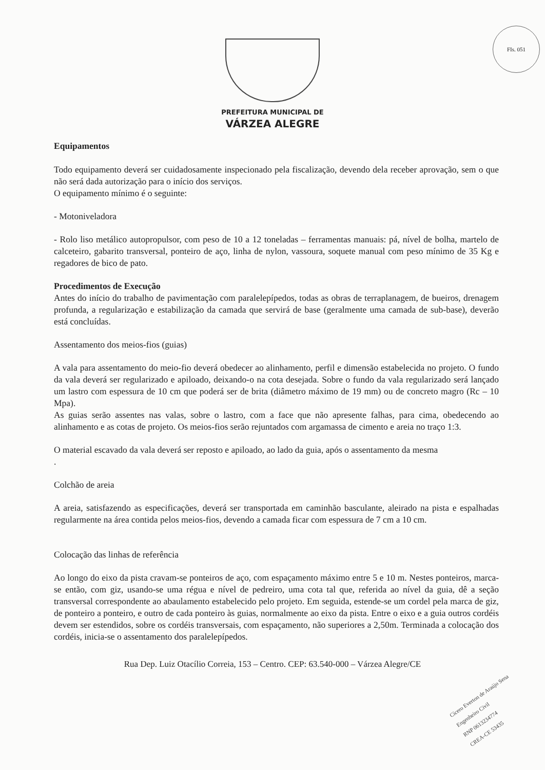FIs. 051
PREFEITURA MUNICIPAL DE
VÁRZEA ALEGRE
Equipamentos
Todo equipamento deverá ser cuidadosamente inspecionado pela fiscalização, devendo dela receber aprovação, sem o que não será dada autorização para o início dos serviços.
O equipamento mínimo é o seguinte:
- Motoniveladora
- Rolo liso metálico autopropulsor, com peso de 10 a 12 toneladas – ferramentas manuais: pá, nível de bolha, martelo de calceteiro, gabarito transversal, ponteiro de aço, linha de nylon, vassoura, soquete manual com peso mínimo de 35 Kg e regadores de bico de pato.
Procedimentos de Execução
Antes do início do trabalho de pavimentação com paralelepípedos, todas as obras de terraplanagem, de bueiros, drenagem profunda, a regularização e estabilização da camada que servirá de base (geralmente uma camada de sub-base), deverão está concluídas.
Assentamento dos meios-fios (guias)
A vala para assentamento do meio-fio deverá obedecer ao alinhamento, perfil e dimensão estabelecida no projeto. O fundo da vala deverá ser regularizado e apiloado, deixando-o na cota desejada. Sobre o fundo da vala regularizado será lançado um lastro com espessura de 10 cm que poderá ser de brita (diâmetro máximo de 19 mm) ou de concreto magro (Rc – 10 Mpa).
As guias serão assentes nas valas, sobre o lastro, com a face que não apresente falhas, para cima, obedecendo ao alinhamento e as cotas de projeto. Os meios-fios serão rejuntados com argamassa de cimento e areia no traço 1:3.
O material escavado da vala deverá ser reposto e apiloado, ao lado da guia, após o assentamento da mesma
.
Colchão de areia
A areia, satisfazendo as especificações, deverá ser transportada em caminhão basculante, aleirado na pista e espalhadas regularmente na área contida pelos meios-fios, devendo a camada ficar com espessura de 7 cm a 10 cm.
Colocação das linhas de referência
Ao longo do eixo da pista cravam-se ponteiros de aço, com espaçamento máximo entre 5 e 10 m. Nestes ponteiros, marca-se então, com giz, usando-se uma régua e nível de pedreiro, uma cota tal que, referida ao nível da guia, dê a seção transversal correspondente ao abaulamento estabelecido pelo projeto. Em seguida, estende-se um cordel pela marca de giz, de ponteiro a ponteiro, e outro de cada ponteiro às guias, normalmente ao eixo da pista. Entre o eixo e a guia outros cordéis devem ser estendidos, sobre os cordéis transversais, com espaçamento, não superiores a 2,50m. Terminada a colocação dos cordéis, inicia-se o assentamento dos paralelepípedos.
Rua Dep. Luiz Otacílio Correia, 153 – Centro. CEP: 63.540-000 – Várzea Alegre/CE
Cícero Everton de Araújo Sena
Engenheiro Civil
RNP 0613234774
CREA-CE 53435